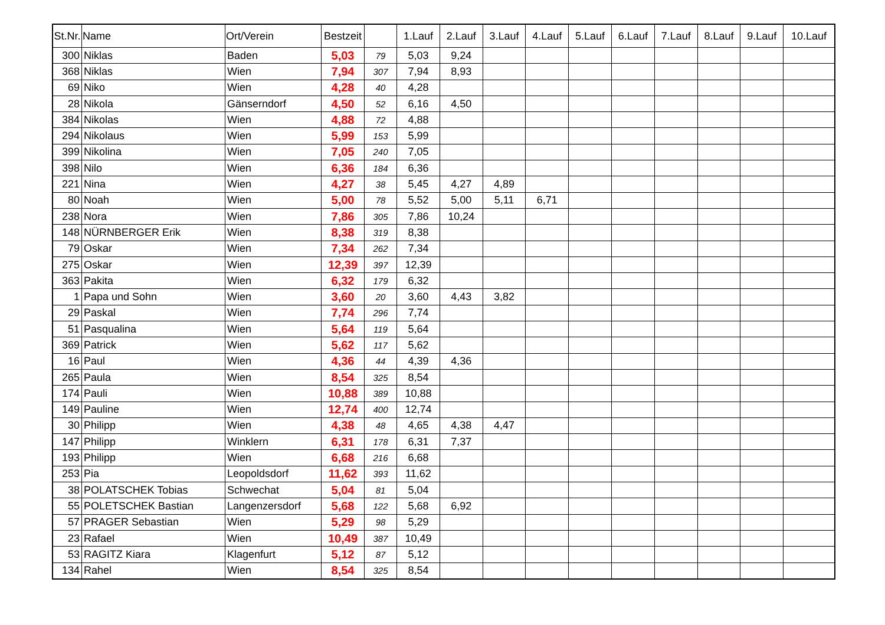| St.Nr. | Name | Ort/Verein | Bestzeit | | 1.Lauf | 2.Lauf | 3.Lauf | 4.Lauf | 5.Lauf | 6.Lauf | 7.Lauf | 8.Lauf | 9.Lauf | 10.Lauf |
| --- | --- | --- | --- | --- | --- | --- | --- | --- | --- | --- | --- | --- | --- | --- |
| 300 | Niklas | Baden | 5,03 | 79 | 5,03 | 9,24 | | | | | | | | |
| 368 | Niklas | Wien | 7,94 | 307 | 7,94 | 8,93 | | | | | | | | |
| 69 | Niko | Wien | 4,28 | 40 | 4,28 | | | | | | | | | |
| 28 | Nikola | Gänserndorf | 4,50 | 52 | 6,16 | 4,50 | | | | | | | | |
| 384 | Nikolas | Wien | 4,88 | 72 | 4,88 | | | | | | | | | |
| 294 | Nikolaus | Wien | 5,99 | 153 | 5,99 | | | | | | | | | |
| 399 | Nikolina | Wien | 7,05 | 240 | 7,05 | | | | | | | | | |
| 398 | Nilo | Wien | 6,36 | 184 | 6,36 | | | | | | | | | |
| 221 | Nina | Wien | 4,27 | 38 | 5,45 | 4,27 | 4,89 | | | | | | | |
| 80 | Noah | Wien | 5,00 | 78 | 5,52 | 5,00 | 5,11 | 6,71 | | | | | | |
| 238 | Nora | Wien | 7,86 | 305 | 7,86 | 10,24 | | | | | | | | |
| 148 | NÜRNBERGER Erik | Wien | 8,38 | 319 | 8,38 | | | | | | | | | |
| 79 | Oskar | Wien | 7,34 | 262 | 7,34 | | | | | | | | | |
| 275 | Oskar | Wien | 12,39 | 397 | 12,39 | | | | | | | | | |
| 363 | Pakita | Wien | 6,32 | 179 | 6,32 | | | | | | | | | |
| 1 | Papa und Sohn | Wien | 3,60 | 20 | 3,60 | 4,43 | 3,82 | | | | | | | |
| 29 | Paskal | Wien | 7,74 | 296 | 7,74 | | | | | | | | | |
| 51 | Pasqualina | Wien | 5,64 | 119 | 5,64 | | | | | | | | | |
| 369 | Patrick | Wien | 5,62 | 117 | 5,62 | | | | | | | | | |
| 16 | Paul | Wien | 4,36 | 44 | 4,39 | 4,36 | | | | | | | | |
| 265 | Paula | Wien | 8,54 | 325 | 8,54 | | | | | | | | | |
| 174 | Pauli | Wien | 10,88 | 389 | 10,88 | | | | | | | | | |
| 149 | Pauline | Wien | 12,74 | 400 | 12,74 | | | | | | | | | |
| 30 | Philipp | Wien | 4,38 | 48 | 4,65 | 4,38 | 4,47 | | | | | | | |
| 147 | Philipp | Winklern | 6,31 | 178 | 6,31 | 7,37 | | | | | | | | |
| 193 | Philipp | Wien | 6,68 | 216 | 6,68 | | | | | | | | | |
| 253 | Pia | Leopoldsdorf | 11,62 | 393 | 11,62 | | | | | | | | | |
| 38 | POLATSCHEK Tobias | Schwechat | 5,04 | 81 | 5,04 | | | | | | | | | |
| 55 | POLETSCHEK Bastian | Langenzersdorf | 5,68 | 122 | 5,68 | 6,92 | | | | | | | | |
| 57 | PRAGER Sebastian | Wien | 5,29 | 98 | 5,29 | | | | | | | | | |
| 23 | Rafael | Wien | 10,49 | 387 | 10,49 | | | | | | | | | |
| 53 | RAGITZ Kiara | Klagenfurt | 5,12 | 87 | 5,12 | | | | | | | | | |
| 134 | Rahel | Wien | 8,54 | 325 | 8,54 | | | | | | | | | |